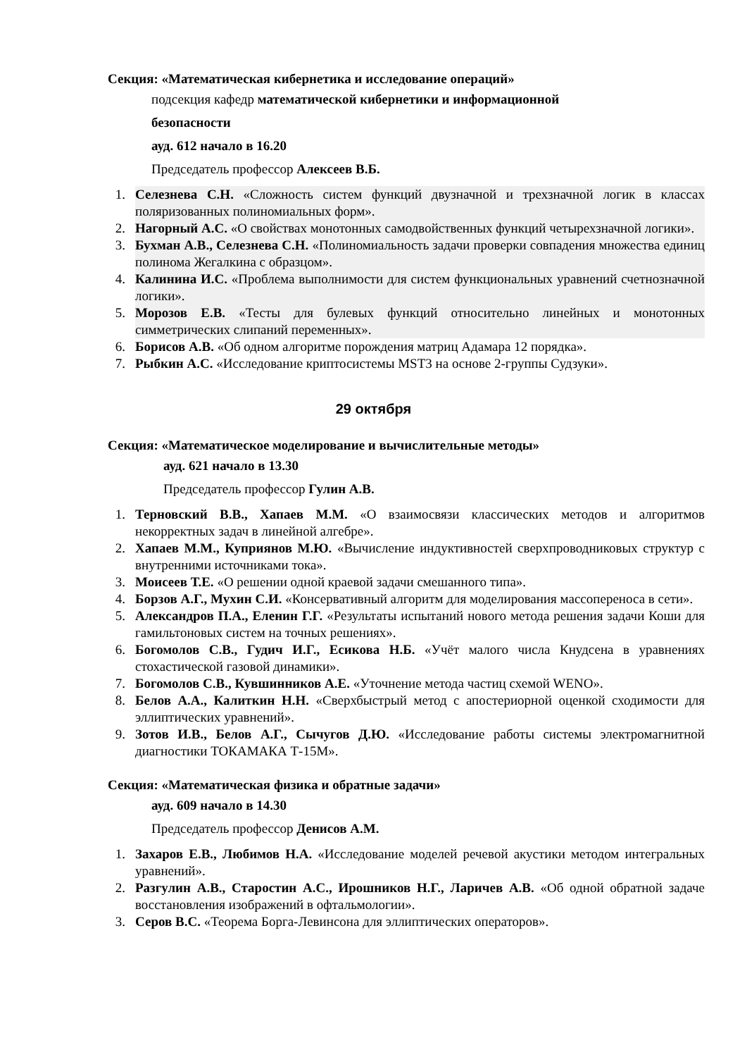Секция: «Математическая кибернетика и исследование операций»
подсекция кафедр математической кибернетики и информационной
безопасности
ауд. 612 начало в 16.20
Председатель профессор Алексеев В.Б.
1. Селезнева С.Н. «Сложность систем функций двузначной и трехзначной логик в классах поляризованных полиномиальных форм».
2. Нагорный А.С. «О свойствах монотонных самодвойственных функций четырехзначной логики».
3. Бухман А.В., Селезнева С.Н. «Полиномиальность задачи проверки совпадения множества единиц полинома Жегалкина с образцом».
4. Калинина И.С. «Проблема выполнимости для систем функциональных уравнений счетнозначной логики».
5. Морозов Е.В. «Тесты для булевых функций относительно линейных и монотонных симметрических слипаний переменных».
6. Борисов А.В. «Об одном алгоритме порождения матриц Адамара 12 порядка».
7. Рыбкин А.С. «Исследование криптосистемы MST3 на основе 2-группы Судзуки».
29 октября
Секция: «Математическое моделирование и вычислительные методы»
ауд. 621 начало в 13.30
Председатель профессор Гулин А.В.
1. Терновский В.В., Хапаев М.М. «О взаимосвязи классических методов и алгоритмов некорректных задач в линейной алгебре».
2. Хапаев М.М., Куприянов М.Ю. «Вычисление индуктивностей сверхпроводниковых структур с внутренними источниками тока».
3. Моисеев Т.Е. «О решении одной краевой задачи смешанного типа».
4. Борзов А.Г., Мухин С.И. «Консервативный алгоритм для моделирования массопереноса в сети».
5. Александров П.А., Еленин Г.Г. «Результаты испытаний нового метода решения задачи Коши для гамильтоновых систем на точных решениях».
6. Богомолов С.В., Гудич И.Г., Есикова Н.Б. «Учёт малого числа Кнудсена в уравнениях стохастической газовой динамики».
7. Богомолов С.В., Кувшинников А.Е. «Уточнение метода частиц схемой WENO».
8. Белов А.А., Калиткин Н.Н. «Сверхбыстрый метод с апостериорной оценкой сходимости для эллиптических уравнений».
9. Зотов И.В., Белов А.Г., Сычугов Д.Ю. «Исследование работы системы электромагнитной диагностики ТОКАМАКА Т-15М».
Секция: «Математическая физика и обратные задачи»
ауд. 609 начало в 14.30
Председатель профессор Денисов А.М.
1. Захаров Е.В., Любимов Н.А. «Исследование моделей речевой акустики методом интегральных уравнений».
2. Разгулин А.В., Старостин А.С., Ирошников Н.Г., Ларичев А.В. «Об одной обратной задаче восстановления изображений в офтальмологии».
3. Серов В.С. «Теорема Борга-Левинсона для эллиптических операторов».